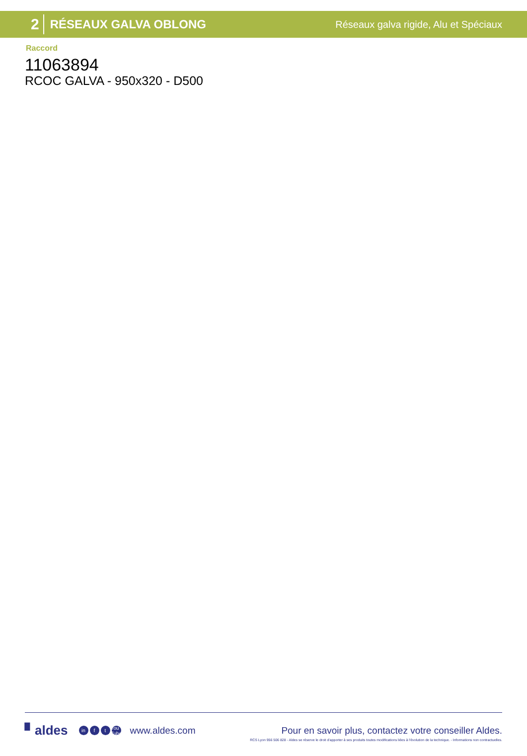2 RÉSEAUX GALVA OBLONG Réseaux galva rigide, Alu et Spéciaux
Raccord
11063894
RCOC GALVA - 950x320 - D500
▘aldes in f t You Tube www.aldes.com Pour en savoir plus, contactez votre conseiller Aldes.
RCS Lyon 956 506 828 - Aldes se réserve le droit d'apporter à ses produits toutes modifications liées à l'évolution de la technique. - Informations non contractuelles.